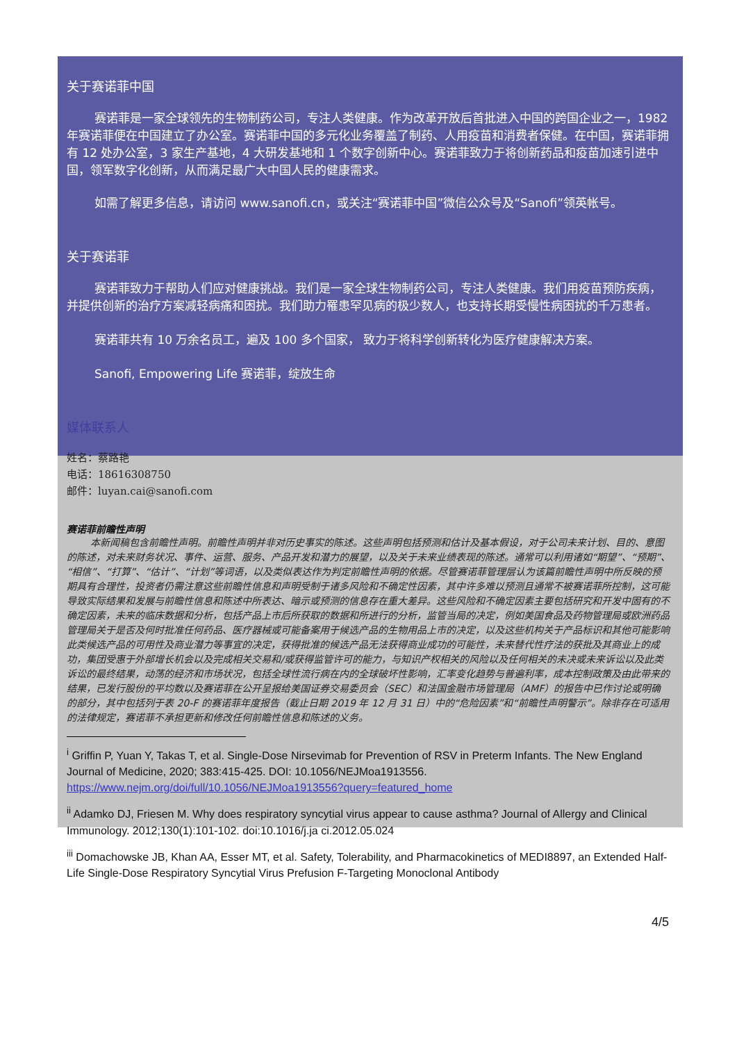关于赛诺菲中国
赛诺菲是一家全球领先的生物制药公司，专注人类健康。作为改革开放后首批进入中国的跨国企业之一，1982 年赛诺菲便在中国建立了办公室。赛诺菲中国的多元化业务覆盖了制药、人用疫苗和消费者保健。在中国，赛诺菲拥有 12 处办公室，3 家生产基地，4 大研发基地和 1 个数字创新中心。赛诺菲致力于将创新药品和疫苗加速引进中国，领军数字化创新，从而满足最广大中国人民的健康需求。
如需了解更多信息，请访问 www.sanofi.cn，或关注“赛诺菲中国”微信公众号及“Sanofi”领英帐号。
关于赛诺菲
赛诺菲致力于帮助人们应对健康挑战。我们是一家全球生物制药公司，专注人类健康。我们用疫苗预防疾病，并提供创新的治疗方案减轻病痛和困扰。我们助力罹患罕见病的极少数人，也支持长期受慢性病困扰的千万患者。
赛诺菲共有 10 万余名员工，遍及 100 多个国家， 致力于将科学创新转化为医疗健康解决方案。
Sanofi, Empowering Life 赛诺菲，绽放生命
媒体联系人
姓名：蔡路艳
电话：18616308750
邮件：luyan.cai@sanofi.com
赛诺菲前瞻性声明
本新闻稿包含前瞻性声明。前瞻性声明并非对历史事实的陈述。这些声明包括预测和估计及基本假设，对于公司未来计划、目的、意图的陈述，对未来财务状况、事件、运营、服务、产品开发和潜力的展望，以及关于未来业绩表现的陈述。通常可以利用诸如“期望”、“预期”、“相信”、“打算”、“估计”、“计划”等词语，以及类似表达作为判定前瞻性声明的依据。尽管赛诺菲管理层认为该篇前瞻性声明中所反映的预期具有合理性，投资者仍需注意这些前瞻性信息和声明受制于诸多风险和不确定性因素，其中许多难以预测且通常不被赛诺菲所控制，这可能导致实际结果和发展与前瞻性信息和陈述中所表达、暗示或预测的信息存在重大差异。这些风险和不确定因素主要包括研究和开发中固有的不确定因素，未来的临床数据和分析，包括产品上市后所获取的数据和所进行的分析，监管当局的决定，例如美国食品及药物管理局或欧洲药品管理局关于是否及何时批准任何药品、医疗器械或可能备案用于候选产品的生物用品上市的决定，以及这些机构关于产品标识和其他可能影响此类候选产品的可用性及商业潜力等事宜的决定，获得批准的候选产品无法获得商业成功的可能性，未来替代性疗法的获批及其商业上的成功，集团受惠于外部增长机会以及完成相关交易和/或获得监管许可的能力，与知识产权相关的风险以及任何相关的未决或未来诉讼以及此类诉讼的最终结果，动荡的经济和市场状况，包括全球性流行病在内的全球破坏性影响，汇率变化趋势与普遍利率，成本控制政策及由此带来的结果，已发行股份的平均数以及赛诺菲在公开呈报给美国证券交易委员会（SEC）和法国金融市场管理局（AMF）的报告中已作讨论或明确的部分，其中包括列于表 20-F 的赛诺菲年度报告（截止日期 2019 年 12 月 31 日）中的“危险因素”和“前瞻性声明警示”。除非存在可适用的法律规定，赛诺菲不承担更新和修改任何前瞻性信息和陈述的义务。
<sup>i</sup> Griffin P, Yuan Y, Takas T, et al. Single-Dose Nirsevimab for Prevention of RSV in Preterm Infants. The New England Journal of Medicine, 2020; 383:415-425. DOI: 10.1056/NEJMoa1913556. https://www.nejm.org/doi/full/10.1056/NEJMoa1913556?query=featured_home
<sup>ii</sup> Adamko DJ, Friesen M. Why does respiratory syncytial virus appear to cause asthma? Journal of Allergy and Clinical Immunology. 2012;130(1):101-102. doi:10.1016/j.ja ci.2012.05.024
<sup>iii</sup> Domachowske JB, Khan AA, Esser MT, et al. Safety, Tolerability, and Pharmacokinetics of MEDI8897, an Extended Half-Life Single-Dose Respiratory Syncytial Virus Prefusion F-Targeting Monoclonal Antibody
4/5